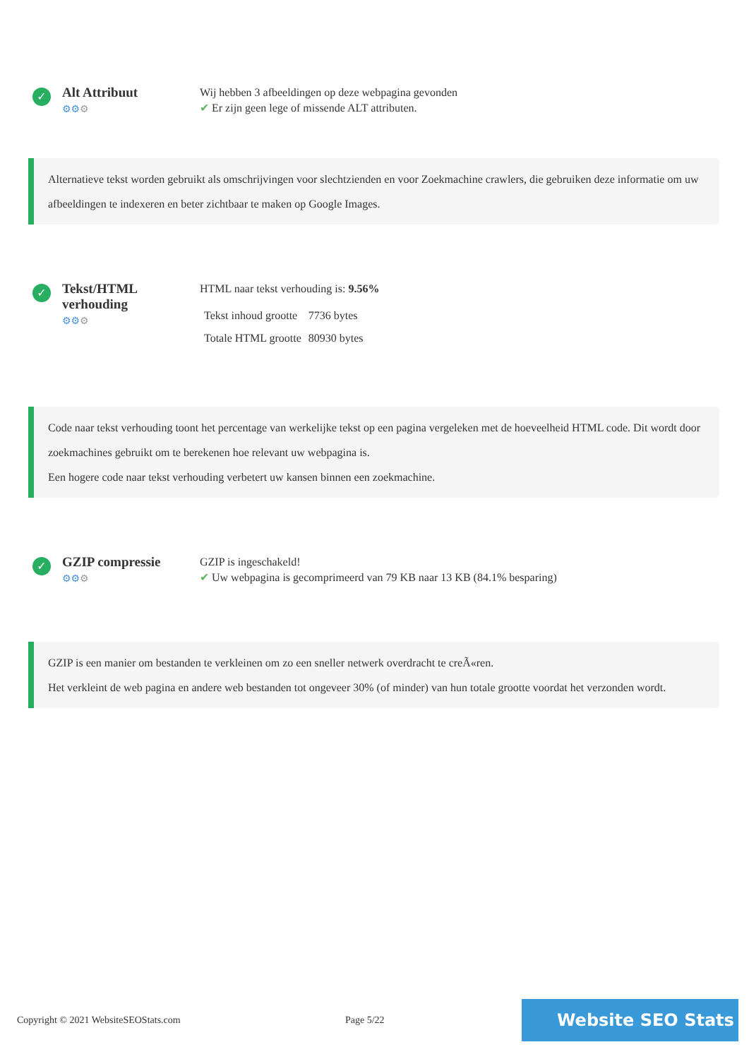✓
Alt Attribuut
⚙⚙⚙
Wij hebben 3 afbeeldingen op deze webpagina gevonden
✔ Er zijn geen lege of missende ALT attributen.
Alternatieve tekst worden gebruikt als omschrijvingen voor slechtzienden en voor Zoekmachine crawlers, die gebruiken deze informatie om uw afbeeldingen te indexeren en beter zichtbaar te maken op Google Images.
✓
Tekst/HTML verhouding
⚙⚙⚙
HTML naar tekst verhouding is: 9.56%
| Tekst inhoud grootte | 7736 bytes |
| Totale HTML grootte | 80930 bytes |
Code naar tekst verhouding toont het percentage van werkelijke tekst op een pagina vergeleken met de hoeveelheid HTML code. Dit wordt door zoekmachines gebruikt om te berekenen hoe relevant uw webpagina is.
Een hogere code naar tekst verhouding verbetert uw kansen binnen een zoekmachine.
✓
GZIP compressie
⚙⚙⚙
GZIP is ingeschakeld!
✔ Uw webpagina is gecomprimeerd van 79 KB naar 13 KB (84.1% besparing)
GZIP is een manier om bestanden te verkleinen om zo een sneller netwerk overdracht te creÃ«ren.
Het verkleint de web pagina en andere web bestanden tot ongeveer 30% (of minder) van hun totale grootte voordat het verzonden wordt.
Copyright © 2021 WebsiteSEOStats.com Page 5/22
Website SEO Stats